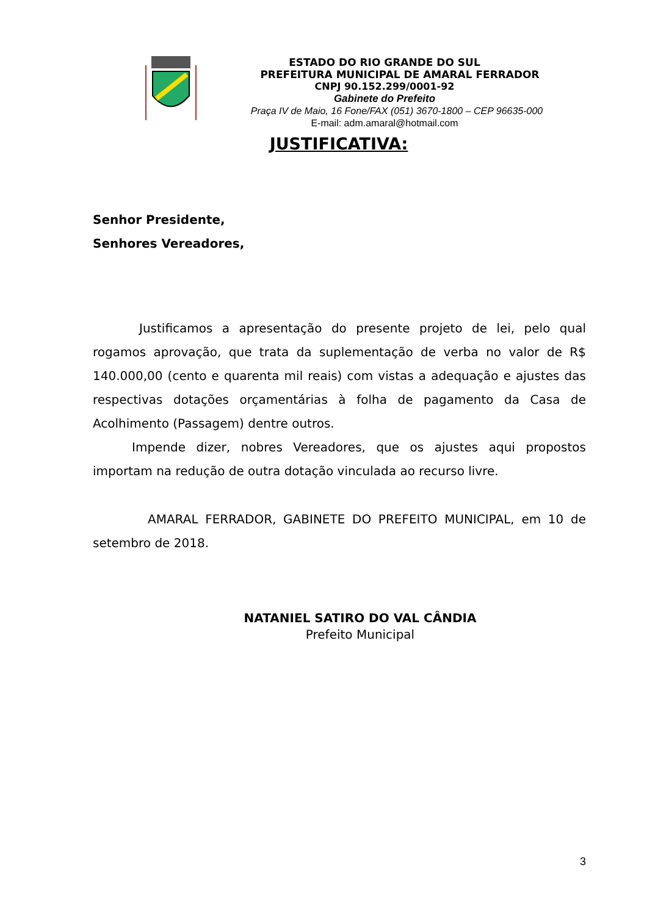ESTADO DO RIO GRANDE DO SUL
PREFEITURA MUNICIPAL DE AMARAL FERRADOR
CNPJ 90.152.299/0001-92
Gabinete do Prefeito
Praça IV de Maio, 16 Fone/FAX (051) 3670-1800 – CEP 96635-000
E-mail: adm.amaral@hotmail.com
JUSTIFICATIVA:
Senhor Presidente,
Senhores Vereadores,
Justificamos a apresentação do presente projeto de lei, pelo qual rogamos aprovação, que trata da suplementação de verba no valor de R$ 140.000,00 (cento e quarenta mil reais) com vistas a adequação e ajustes das respectivas dotações orçamentárias à folha de pagamento da Casa de Acolhimento (Passagem) dentre outros.
Impende dizer, nobres Vereadores, que os ajustes aqui propostos importam na redução de outra dotação vinculada ao recurso livre.
AMARAL FERRADOR, GABINETE DO PREFEITO MUNICIPAL, em 10 de setembro de 2018.
NATANIEL SATIRO DO VAL CÂNDIA
Prefeito Municipal
3